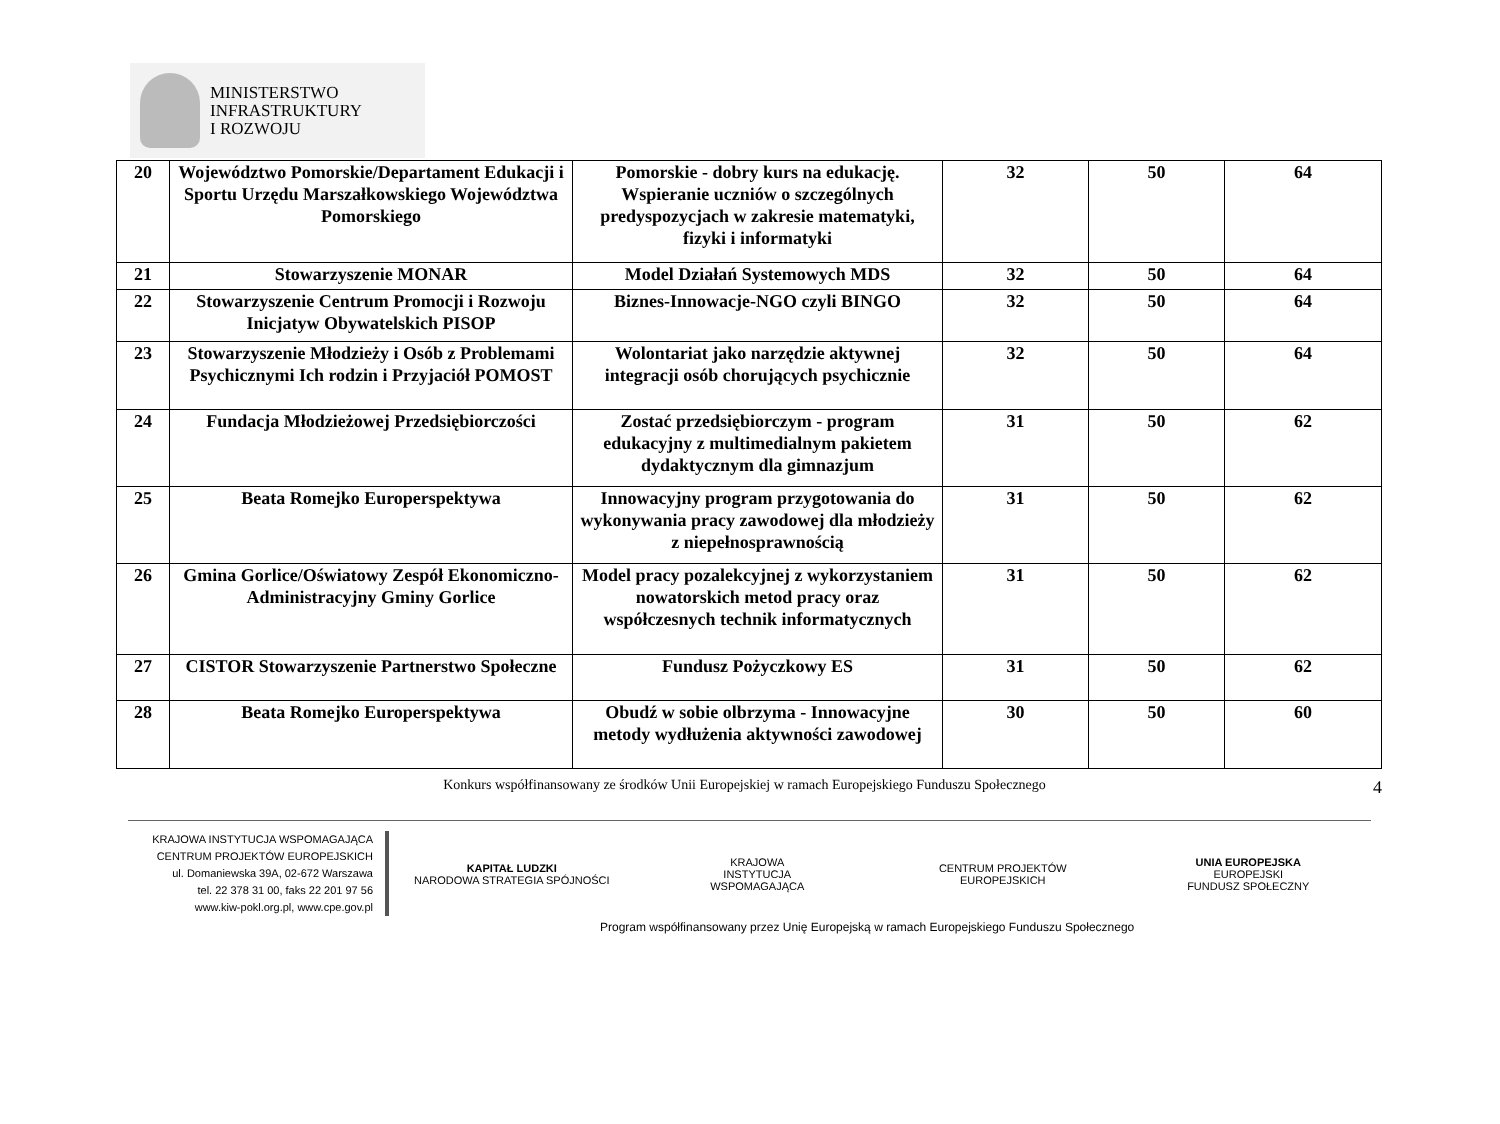MINISTERSTWO
INFRASTRUKTURY
I ROZWOJU
| 20 | Województwo Pomorskie/Departament Edukacji i Sportu Urzędu Marszałkowskiego Województwa Pomorskiego | Pomorskie - dobry kurs na edukację. Wspieranie uczniów o szczególnych predyspozycjach w zakresie matematyki, fizyki i informatyki | 32 | 50 | 64 |
| 21 | Stowarzyszenie MONAR | Model Działań Systemowych MDS | 32 | 50 | 64 |
| 22 | Stowarzyszenie Centrum Promocji i Rozwoju Inicjatyw Obywatelskich PISOP | Biznes-Innowacje-NGO czyli BINGO | 32 | 50 | 64 |
| 23 | Stowarzyszenie Młodzieży i Osób z Problemami Psychicznymi Ich rodzin i Przyjaciół POMOST | Wolontariat jako narzędzie aktywnej integracji osób chorujących psychicznie | 32 | 50 | 64 |
| 24 | Fundacja Młodzieżowej Przedsiębiorczości | Zostać przedsiębiorczym - program edukacyjny z multimedialnym pakietem dydaktycznym dla gimnazjum | 31 | 50 | 62 |
| 25 | Beata Romejko Europerspektywa | Innowacyjny program przygotowania do wykonywania pracy zawodowej dla młodzieży z niepełnosprawnością | 31 | 50 | 62 |
| 26 | Gmina Gorlice/Oświatowy Zespół Ekonomiczno-Administracyjny Gminy Gorlice | Model pracy pozalekcyjnej z wykorzystaniem nowatorskich metod pracy oraz współczesnych technik informatycznych | 31 | 50 | 62 |
| 27 | CISTOR Stowarzyszenie Partnerstwo Społeczne | Fundusz Pożyczkowy ES | 31 | 50 | 62 |
| 28 | Beata Romejko Europerspektywa | Obudź w sobie olbrzyma - Innowacyjne metody wydłużenia aktywności zawodowej | 30 | 50 | 60 |
Konkurs współfinansowany ze środków Unii Europejskiej w ramach Europejskiego Funduszu Społecznego 4
KRAJOWA INSTYTUCJA WSPOMAGAJĄCA
CENTRUM PROJEKTÓW EUROPEJSKICH
ul. Domaniewska 39A, 02-672 Warszawa
tel. 22 378 31 00, faks 22 201 97 56
www.kiw-pokl.org.pl, www.cpe.gov.pl
KAPITAŁ LUDZKI
NARODOWA STRATEGIA SPÓJNOŚCI
KRAJOWA
INSTYTUCJA
WSPOMAGAJĄCA
CENTRUM PROJEKTÓW
EUROPEJSKICH
UNIA EUROPEJSKA
EUROPEJSKI
FUNDUSZ SPOŁECZNY
Program współfinansowany przez Unię Europejską w ramach Europejskiego Funduszu Społecznego